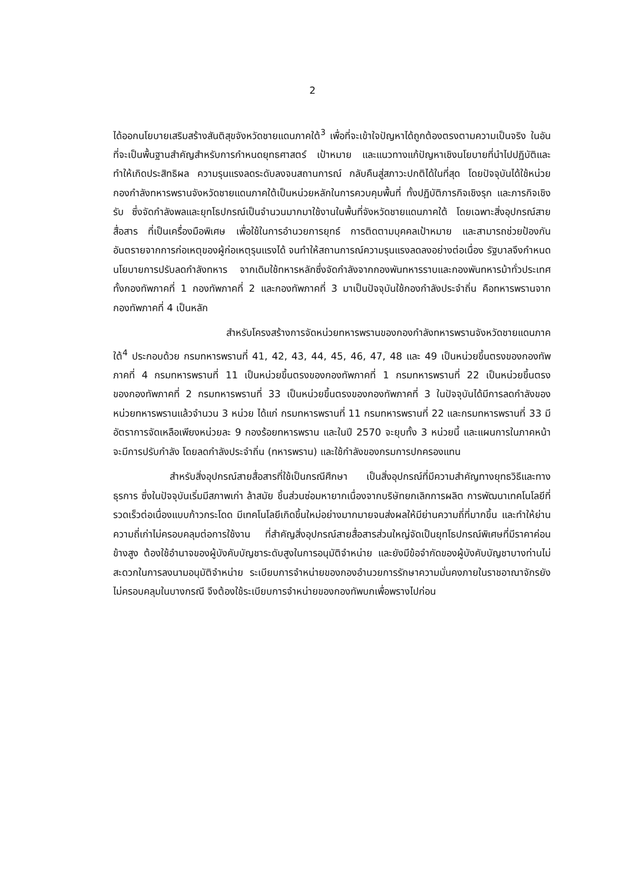2
ได้ออกนโยบายเสริมสร้างสันติสุขจังหวัดชายแดนภาคใต้<sup>3</sup> เพื่อที่จะเข้าใจปัญหาได้ถูกต้องตรงตามความเป็นจริง ในอันที่จะเป็นพื้นฐานสำคัญสำหรับการกำหนดยุทธศาสตร์ เป้าหมาย และแนวทางแก้ปัญหาเชิงนโยบายที่นำไปปฏิบัติและทำให้เกิดประสิทธิผล ความรุนแรงลดระดับลงจนสถานการณ์ กลับคืนสู่สภาวะปกติได้ในที่สุด โดยปัจจุบันได้ใช้หน่วยกองกำลังทหารพรานจังหวัดชายแดนภาคใต้เป็นหน่วยหลักในการควบคุมพื้นที่ ทั้งปฏิบัติภารกิจเชิงรุก และภารกิจเชิงรับ ซึ่งจัดกำลังพลและยุทโธปกรณ์เป็นจำนวนมากมาใช้งานในพื้นที่จังหวัดชายแดนภาคใต้ โดยเฉพาะสิ่งอุปกรณ์สายสื่อสาร ที่เป็นเครื่องมือพิเศษ เพื่อใช้ในการอำนวยการยุทธ์ การติดตามบุคคลเป้าหมาย และสามารถช่วยป้องกันอันตรายจากการก่อเหตุของผู้ก่อเหตุรุนแรงได้ จนทำให้สถานการณ์ความรุนแรงลดลงอย่างต่อเนื่อง รัฐบาลจึงกำหนดนโยบายการปรับลดกำลังทหาร จากเดิมใช้ทหารหลักซึ่งจัดกำลังจากกองพันทหารราบและกองพันทหารม้าทั่วประเทศ ทั้งกองทัพภาคที่ 1 กองทัพภาคที่ 2 และกองทัพภาคที่ 3 มาเป็นปัจจุบันใช้กองกำลังประจำถิ่น คือทหารพรานจากกองทัพภาคที่ 4 เป็นหลัก
สำหรับโครงสร้างการจัดหน่วยทหารพรานของกองกำลังทหารพรานจังหวัดชายแดนภาคใต้<sup>4</sup> ประกอบด้วย กรมทหารพรานที่ 41, 42, 43, 44, 45, 46, 47, 48 และ 49 เป็นหน่วยขึ้นตรงของกองทัพภาคที่ 4 กรมทหารพรานที่ 11 เป็นหน่วยขึ้นตรงของกองทัพภาคที่ 1 กรมทหารพรานที่ 22 เป็นหน่วยขึ้นตรงของกองทัพภาคที่ 2 กรมทหารพรานที่ 33 เป็นหน่วยขึ้นตรงของกองทัพภาคที่ 3 ในปัจจุบันได้มีการลดกำลังของหน่วยทหารพรานแล้วจำนวน 3 หน่วย ได้แก่ กรมทหารพรานที่ 11 กรมทหารพรานที่ 22 และกรมทหารพรานที่ 33 มีอัตราการจัดเหลือเพียงหน่วยละ 9 กองร้อยทหารพราน และในปี 2570 จะยุบทั้ง 3 หน่วยนี้ และแผนการในภาคหน้าจะมีการปรับกำลัง โดยลดกำลังประจำถิ่น (ทหารพราน) และใช้กำลังของกรมการปกครองแทน
สำหรับสิ่งอุปกรณ์สายสื่อสารที่ใช้เป็นกรณีศึกษา เป็นสิ่งอุปกรณ์ที่มีความสำคัญทางยุทธวิธีและทางธุรการ ซึ่งในปัจจุบันเริ่มมีสภาพเก่า ล้าสมัย ชิ้นส่วนซ่อมหายากเนื่องจากบริษัทยกเลิกการผลิต การพัฒนาเทคโนโลยีที่รวดเร็วต่อเนื่องแบบก้าวกระโดด มีเทคโนโลยีเกิดขึ้นใหม่อย่างมากมายจนส่งผลให้มีย่านความถี่ที่มากขึ้น และทำให้ย่านความถี่เก่าไม่ครอบคลุมต่อการใช้งาน ที่สำคัญสิ่งอุปกรณ์สายสื่อสารส่วนใหญ่จัดเป็นยุทโธปกรณ์พิเศษที่มีราคาค่อนข้างสูง ต้องใช้อำนาจของผู้บังคับบัญชาระดับสูงในการอนุมัติจำหน่าย และยังมีข้อจำกัดของผู้บังคับบัญชาบางท่านไม่สะดวกในการลงนามอนุมัติจำหน่าย ระเบียบการจำหน่ายของกองอำนวยการรักษาความมั่นคงภายในราชอาณาจักรยังไม่ครอบคลุมในบางกรณี จึงต้องใช้ระเบียบการจำหน่ายของกองทัพบกเพื่อพรางไปก่อน